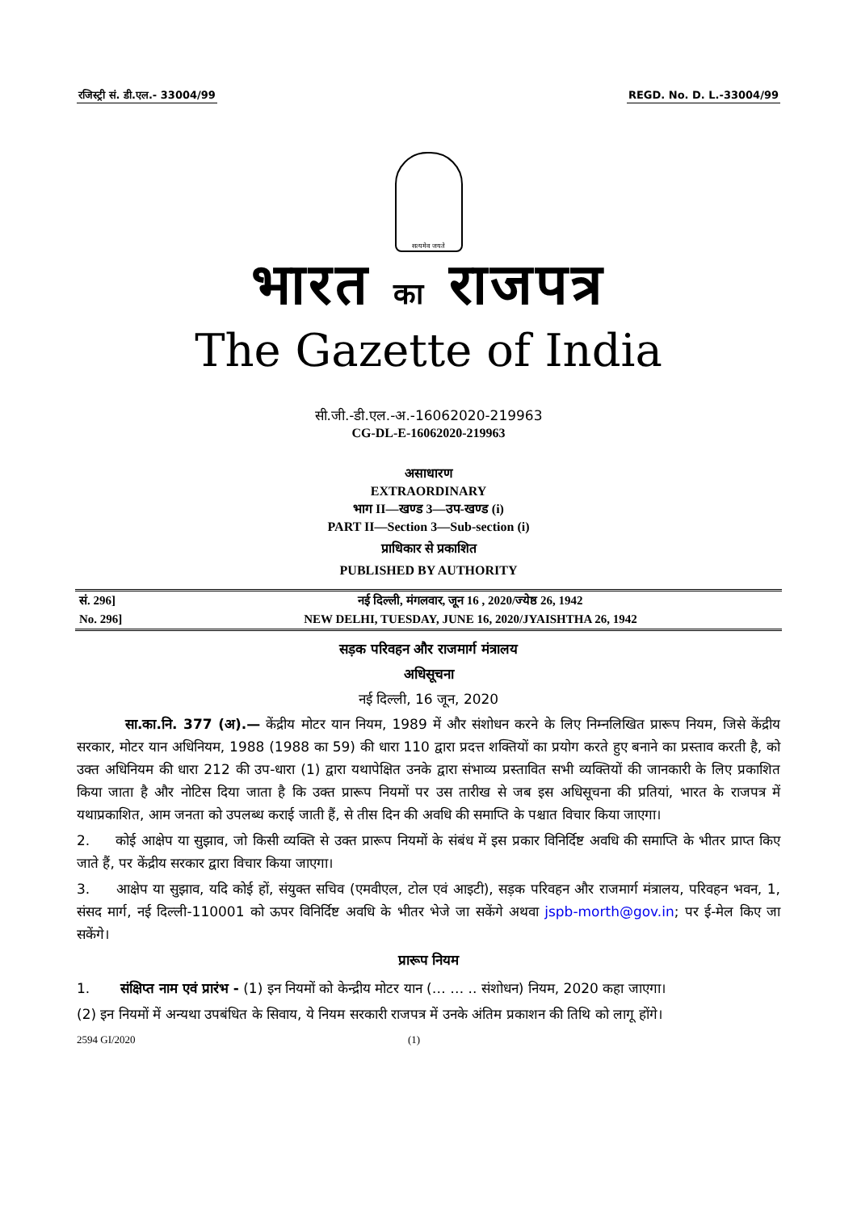रजिस्ट्री सं. डी.एल.- 33004/99 REGD. No. D. L.-33004/99
सत्यमेव जयते
भारत का राजपत्र
The Gazette of India
सी.जी.-डी.एल.-अ.-16062020-219963
CG-DL-E-16062020-219963
असाधारण
EXTRAORDINARY
भाग II—खण्ड 3—उप-खण्ड (i)
PART II—Section 3—Sub-section (i)
प्राधिकार से प्रकाशित
PUBLISHED BY AUTHORITY
| सं. 296] | नई दिल्ली, मंगलवार, जून 16 , 2020/ज्येष्ठ 26, 1942 |
| No. 296] | NEW DELHI, TUESDAY, JUNE 16, 2020/JYAISHTHA 26, 1942 |
सड़क परिवहन और राजमार्ग मंत्रालय
अधिसूचना
नई दिल्ली, 16 जून, 2020
सा.का.नि. 377 (अ).— केंद्रीय मोटर यान नियम, 1989 में और संशोधन करने के लिए निम्नलिखित प्रारूप नियम, जिसे केंद्रीय सरकार, मोटर यान अधिनियम, 1988 (1988 का 59) की धारा 110 द्वारा प्रदत्त शक्तियों का प्रयोग करते हुए बनाने का प्रस्ताव करती है, को उक्त अधिनियम की धारा 212 की उप-धारा (1) द्वारा यथापेक्षित उनके द्वारा संभाव्य प्रस्तावित सभी व्यक्तियों की जानकारी के लिए प्रकाशित किया जाता है और नोटिस दिया जाता है कि उक्त प्रारूप नियमों पर उस तारीख से जब इस अधिसूचना की प्रतियां, भारत के राजपत्र में यथाप्रकाशित, आम जनता को उपलब्ध कराई जाती हैं, से तीस दिन की अवधि की समाप्ति के पश्चात विचार किया जाएगा।
2. कोई आक्षेप या सुझाव, जो किसी व्यक्ति से उक्त प्रारूप नियमों के संबंध में इस प्रकार विनिर्दिष्ट अवधि की समाप्ति के भीतर प्राप्त किए जाते हैं, पर केंद्रीय सरकार द्वारा विचार किया जाएगा।
3. आक्षेप या सुझाव, यदि कोई हों, संयुक्त सचिव (एमवीएल, टोल एवं आइटी), सड़क परिवहन और राजमार्ग मंत्रालय, परिवहन भवन, 1, संसद मार्ग, नई दिल्ली-110001 को ऊपर विनिर्दिष्ट अवधि के भीतर भेजे जा सकेंगे अथवा jspb-morth@gov.in; पर ई-मेल किए जा सकेंगे।
प्रारूप नियम
1. संक्षिप्त नाम एवं प्रारंभ - (1) इन नियमों को केन्द्रीय मोटर यान (… … .. संशोधन) नियम, 2020 कहा जाएगा।
(2) इन नियमों में अन्यथा उपबंधित के सिवाय, ये नियम सरकारी राजपत्र में उनके अंतिम प्रकाशन की तिथि को लागू होंगे।
2594 GI/2020 (1)